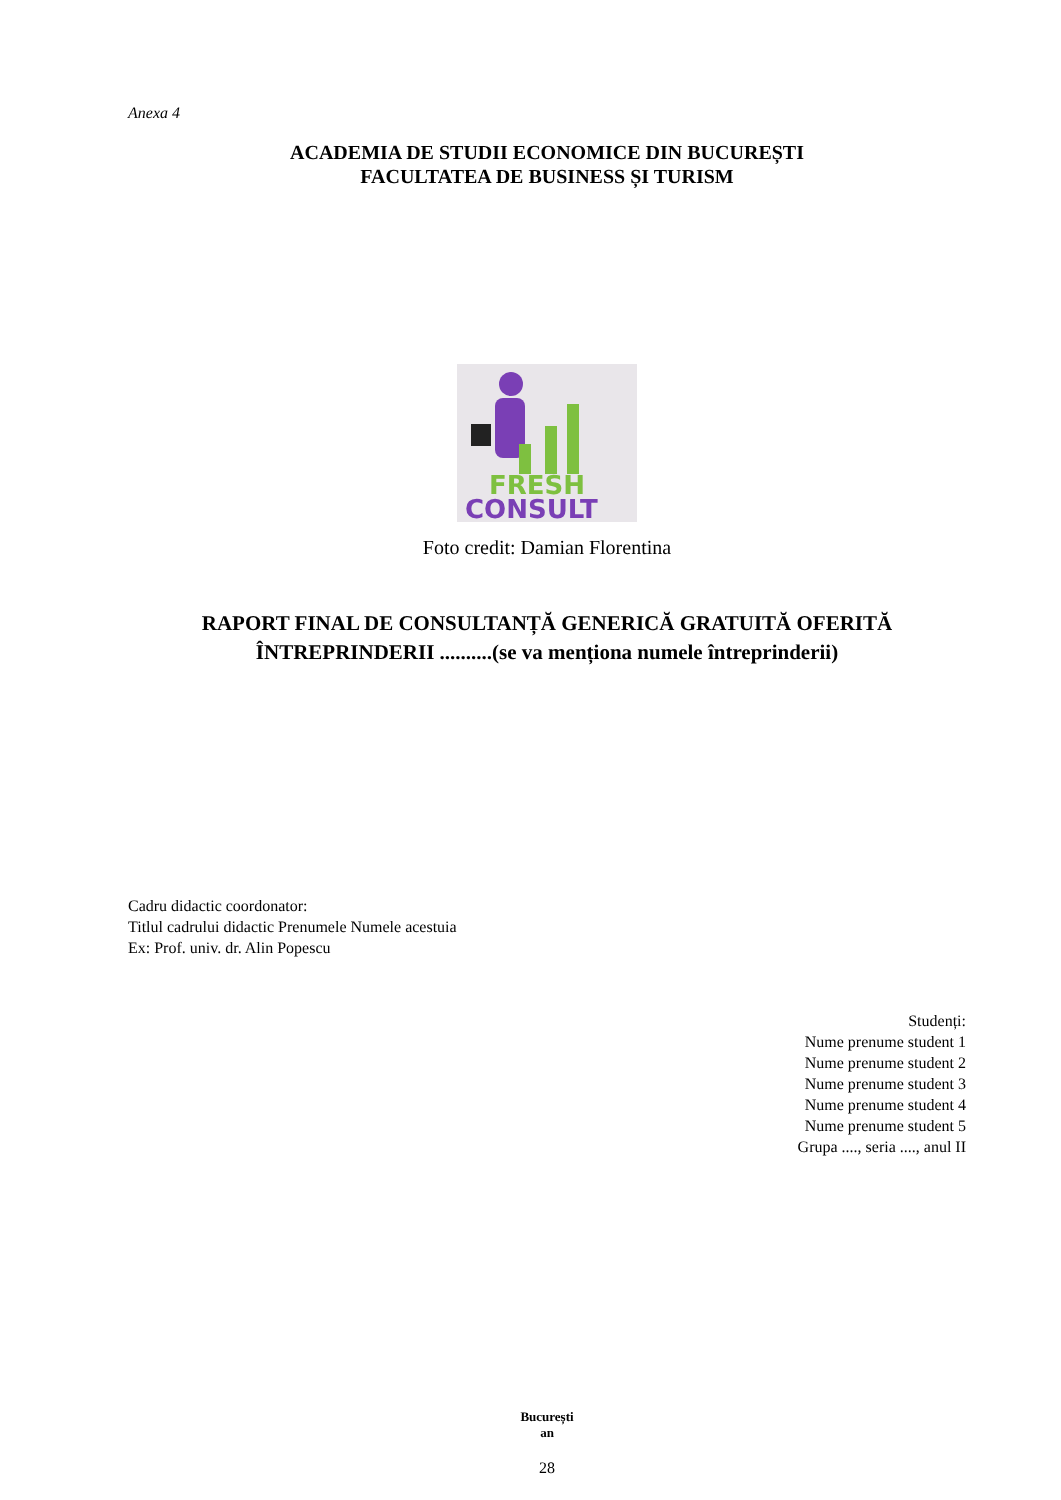Anexa 4
ACADEMIA DE STUDII ECONOMICE DIN BUCUREȘTI
FACULTATEA DE BUSINESS ȘI TURISM
FRESH
CONSULT
Foto credit: Damian Florentina
RAPORT FINAL DE CONSULTANȚĂ GENERICĂ GRATUITĂ OFERITĂ
ÎNTREPRINDERII ..........(se va menționa numele întreprinderii)
Cadru didactic coordonator:
Titlul cadrului didactic Prenumele Numele acestuia
Ex: Prof. univ. dr. Alin Popescu
Studenți:
Nume prenume student 1
Nume prenume student 2
Nume prenume student 3
Nume prenume student 4
Nume prenume student 5
Grupa ...., seria ...., anul II
București
an
28